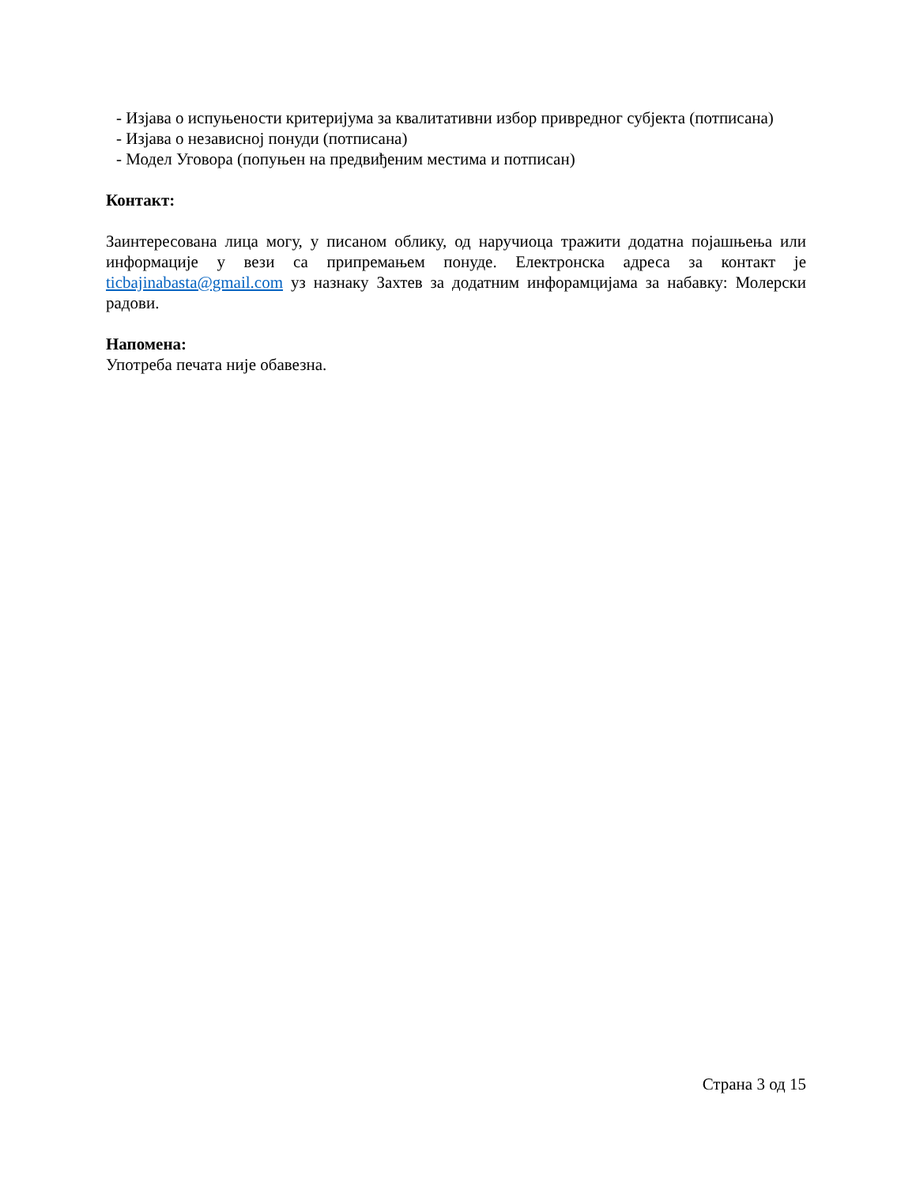- Изјава о испуњености критеријума за квалитативни избор привредног субјекта (потписана)
- Изјава о независној понуди (потписана)
- Модел Уговора (попуњен на предвиђеним местима и потписан)
Контакт:
Заинтересована лица могу, у писаном облику, од наручиоца тражити додатна појашњења или информације у вези са припремањем понуде. Електронска адреса за контакт је ticbajinabasta@gmail.com уз назнаку Захтев за додатним инфорамцијама за набавку: Молерски радови.
Напомена:
Употреба печата није обавезна.
Страна 3 од 15